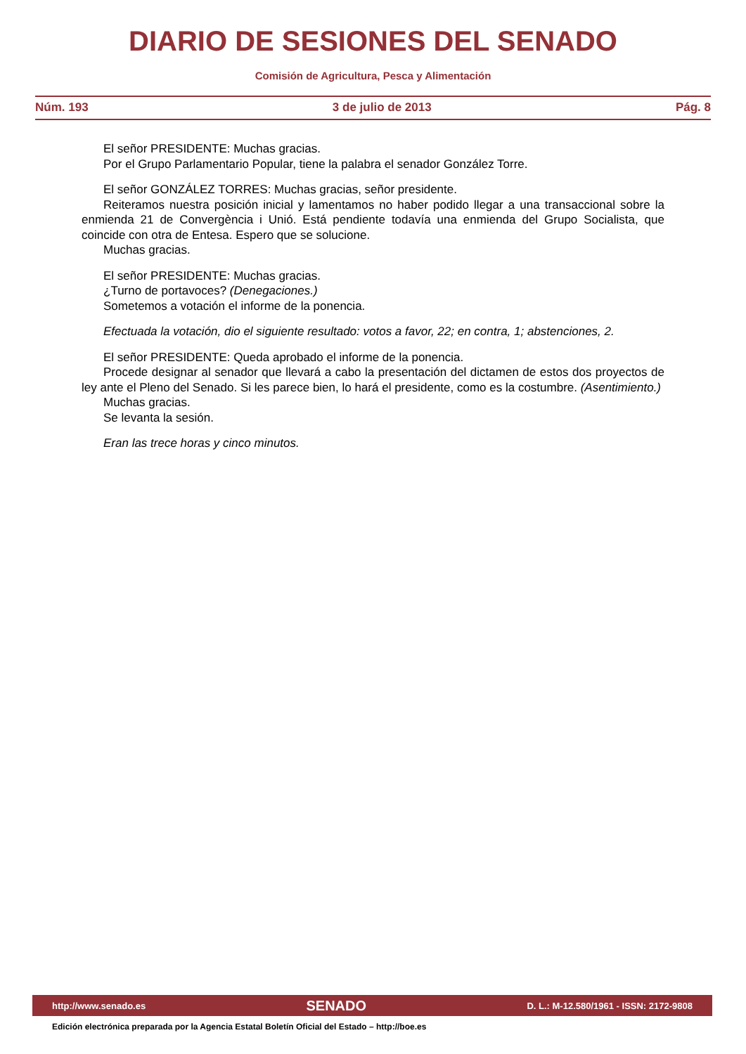DIARIO DE SESIONES DEL SENADO
Comisión de Agricultura, Pesca y Alimentación
Núm. 193 3 de julio de 2013 Pág. 8
El señor PRESIDENTE: Muchas gracias.
Por el Grupo Parlamentario Popular, tiene la palabra el senador González Torre.
El señor GONZÁLEZ TORRES: Muchas gracias, señor presidente.
Reiteramos nuestra posición inicial y lamentamos no haber podido llegar a una transaccional sobre la enmienda 21 de Convergència i Unió. Está pendiente todavía una enmienda del Grupo Socialista, que coincide con otra de Entesa. Espero que se solucione.
Muchas gracias.
El señor PRESIDENTE: Muchas gracias.
¿Turno de portavoces? (Denegaciones.)
Sometemos a votación el informe de la ponencia.
Efectuada la votación, dio el siguiente resultado: votos a favor, 22; en contra, 1; abstenciones, 2.
El señor PRESIDENTE: Queda aprobado el informe de la ponencia.
Procede designar al senador que llevará a cabo la presentación del dictamen de estos dos proyectos de ley ante el Pleno del Senado. Si les parece bien, lo hará el presidente, como es la costumbre. (Asentimiento.)
Muchas gracias.
Se levanta la sesión.
Eran las trece horas y cinco minutos.
http://www.senado.es SENADO D. L.: M-12.580/1961 - ISSN: 2172-9808
Edición electrónica preparada por la Agencia Estatal Boletín Oficial del Estado – http://boe.es